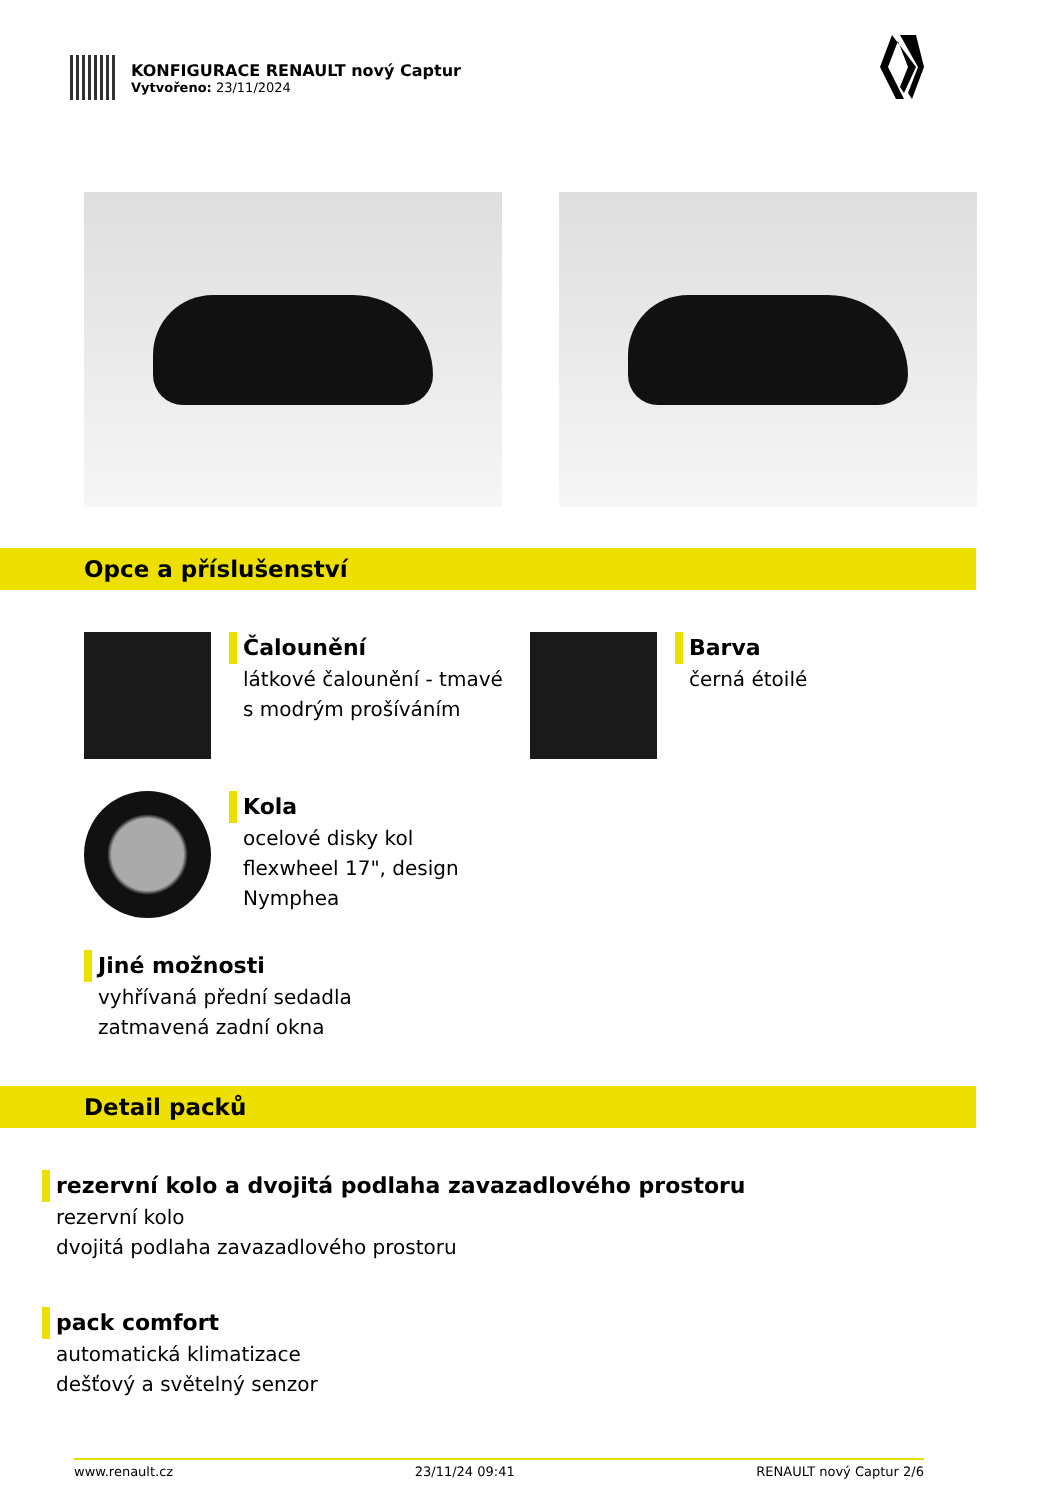KONFIGURACE RENAULT nový Captur
Vytvořeno: 23/11/2024
Opce a příslušenství
Čalounění
látkové čalounění - tmavé
s modrým prošíváním
Barva
černá étoilé
Kola
ocelové disky kol
flexwheel 17", design
Nymphea
Jiné možnosti
vyhřívaná přední sedadla
zatmavená zadní okna
Detail packů
rezervní kolo a dvojitá podlaha zavazadlového prostoru
rezervní kolo
dvojitá podlaha zavazadlového prostoru
pack comfort
automatická klimatizace
dešťový a světelný senzor
www.renault.cz 23/11/24 09:41 RENAULT nový Captur 2/6